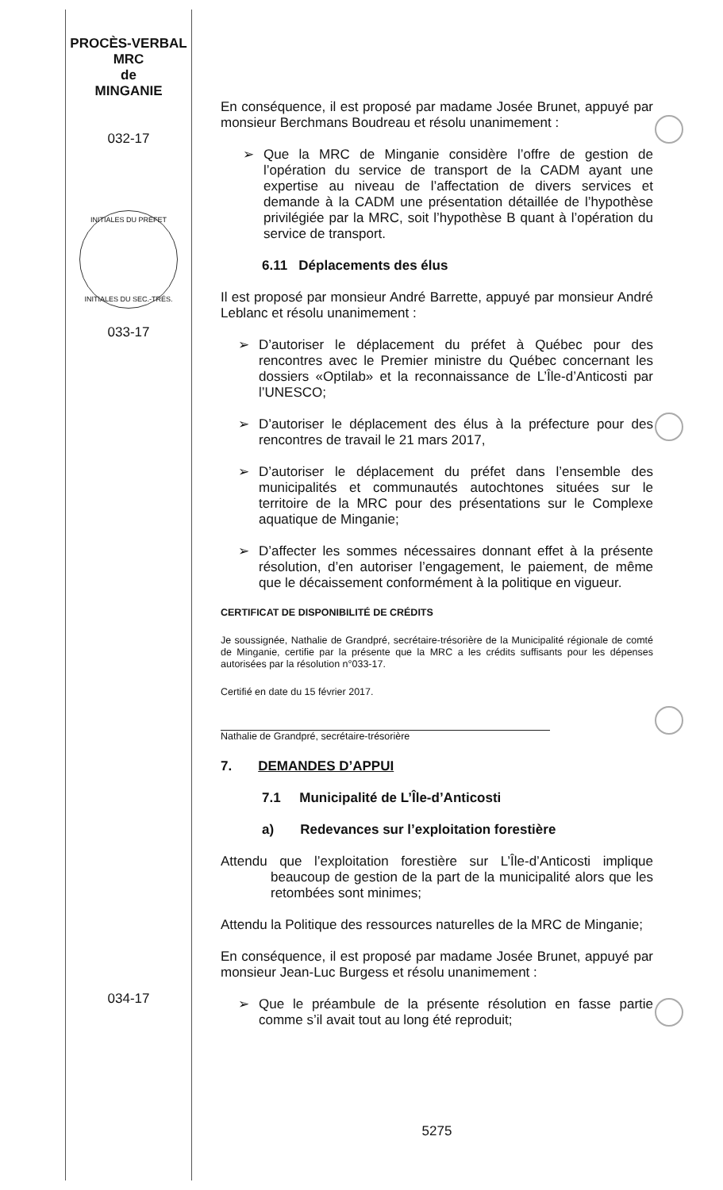PROCÈS-VERBAL
MRC
de
MINGANIE
032-17
INITIALES DU PRÉFET
INITIALES DU SEC.-TRÉS.
033-17
034-17
En conséquence, il est proposé par madame Josée Brunet, appuyé par monsieur Berchmans Boudreau et résolu unanimement :
➢ Que la MRC de Minganie considère l’offre de gestion de l’opération du service de transport de la CADM ayant une expertise au niveau de l’affectation de divers services et demande à la CADM une présentation détaillée de l’hypothèse privilégiée par la MRC, soit l’hypothèse B quant à l’opération du service de transport.
6.11 Déplacements des élus
Il est proposé par monsieur André Barrette, appuyé par monsieur André Leblanc et résolu unanimement :
➢ D’autoriser le déplacement du préfet à Québec pour des rencontres avec le Premier ministre du Québec concernant les dossiers «Optilab» et la reconnaissance de L’Île-d’Anticosti par l’UNESCO;
➢ D’autoriser le déplacement des élus à la préfecture pour des rencontres de travail le 21 mars 2017,
➢ D’autoriser le déplacement du préfet dans l’ensemble des municipalités et communautés autochtones situées sur le territoire de la MRC pour des présentations sur le Complexe aquatique de Minganie;
➢ D’affecter les sommes nécessaires donnant effet à la présente résolution, d’en autoriser l’engagement, le paiement, de même que le décaissement conformément à la politique en vigueur.
CERTIFICAT DE DISPONIBILITÉ DE CRÉDITS
Je soussignée, Nathalie de Grandpré, secrétaire-trésorière de la Municipalité régionale de comté de Minganie, certifie par la présente que la MRC a les crédits suffisants pour les dépenses autorisées par la résolution n°033-17.
Certifié en date du 15 février 2017.
Nathalie de Grandpré, secrétaire-trésorière
7. DEMANDES D’APPUI
7.1 Municipalité de L’Île-d’Anticosti
a) Redevances sur l’exploitation forestière
Attendu que l’exploitation forestière sur L’Île-d’Anticosti implique beaucoup de gestion de la part de la municipalité alors que les retombées sont minimes;
Attendu la Politique des ressources naturelles de la MRC de Minganie;
En conséquence, il est proposé par madame Josée Brunet, appuyé par monsieur Jean-Luc Burgess et résolu unanimement :
➢ Que le préambule de la présente résolution en fasse partie comme s’il avait tout au long été reproduit;
5275